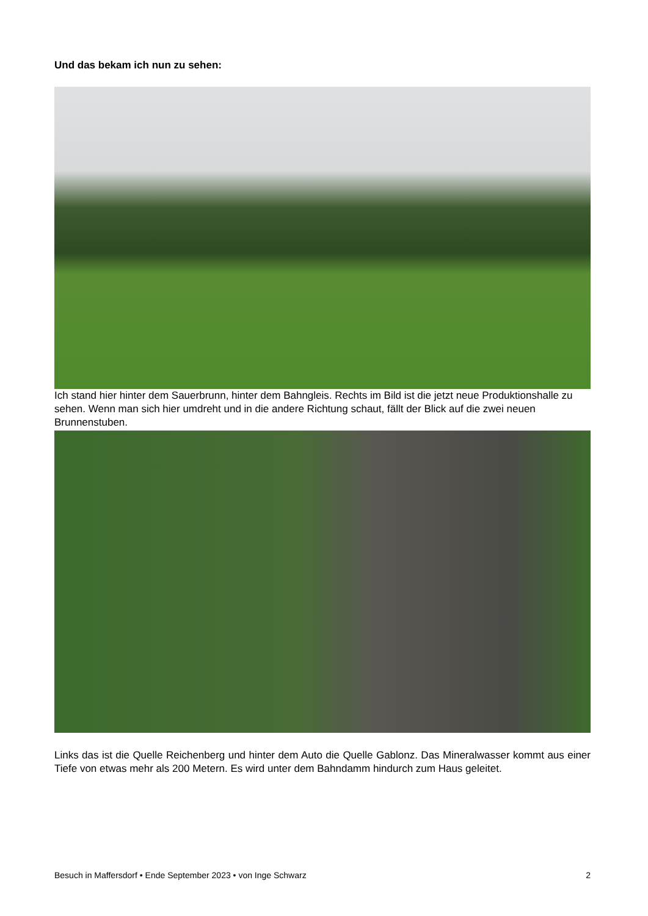Und das bekam ich nun zu sehen:
Ich stand hier hinter dem Sauerbrunn, hinter dem Bahngleis. Rechts im Bild ist die jetzt neue Produktionshalle zu sehen. Wenn man sich hier umdreht und in die andere Richtung schaut, fällt der Blick auf die zwei neuen Brunnenstuben.
Links das ist die Quelle Reichenberg und hinter dem Auto die Quelle Gablonz. Das Mineralwasser kommt aus einer Tiefe von etwas mehr als 200 Metern. Es wird unter dem Bahndamm hindurch zum Haus geleitet.
Besuch in Maffersdorf • Ende September 2023 • von Inge Schwarz 2